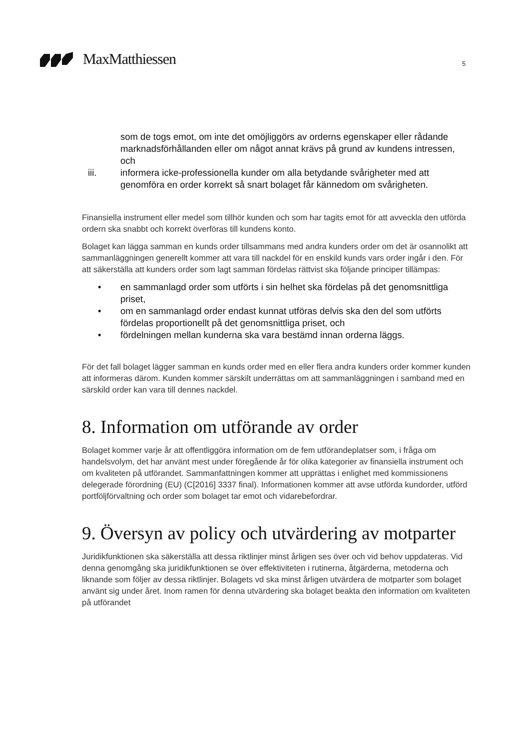MaxMatthiessen
5
som de togs emot, om inte det omöjliggörs av orderns egenskaper eller rådande marknadsförhållanden eller om något annat krävs på grund av kundens intressen, och
iii. informera icke-professionella kunder om alla betydande svårigheter med att genomföra en order korrekt så snart bolaget får kännedom om svårigheten.
Finansiella instrument eller medel som tillhör kunden och som har tagits emot för att avveckla den utförda ordern ska snabbt och korrekt överföras till kundens konto.
Bolaget kan lägga samman en kunds order tillsammans med andra kunders order om det är osannolikt att sammanläggningen generellt kommer att vara till nackdel för en enskild kunds vars order ingår i den. För att säkerställa att kunders order som lagt samman fördelas rättvist ska följande principer tillämpas:
• en sammanlagd order som utförts i sin helhet ska fördelas på det genomsnittliga priset,
• om en sammanlagd order endast kunnat utföras delvis ska den del som utförts fördelas proportionellt på det genomsnittliga priset, och
• fördelningen mellan kunderna ska vara bestämd innan orderna läggs.
För det fall bolaget lägger samman en kunds order med en eller flera andra kunders order kommer kunden att informeras därom. Kunden kommer särskilt underrättas om att sammanläggningen i samband med en särskild order kan vara till dennes nackdel.
8. Information om utförande av order
Bolaget kommer varje år att offentliggöra information om de fem utförandeplatser som, i fråga om handelsvolym, det har använt mest under föregående år för olika kategorier av finansiella instrument och om kvaliteten på utförandet. Sammanfattningen kommer att upprättas i enlighet med kommissionens delegerade förordning (EU) (C[2016] 3337 final). Informationen kommer att avse utförda kundorder, utförd portföljförvaltning och order som bolaget tar emot och vidarebefordrar.
9. Översyn av policy och utvärdering av motparter
Juridikfunktionen ska säkerställa att dessa riktlinjer minst årligen ses över och vid behov uppdateras. Vid denna genomgång ska juridikfunktionen se över effektiviteten i rutinerna, åtgärderna, metoderna och liknande som följer av dessa riktlinjer. Bolagets vd ska minst årligen utvärdera de motparter som bolaget använt sig under året. Inom ramen för denna utvärdering ska bolaget beakta den information om kvaliteten på utförandet